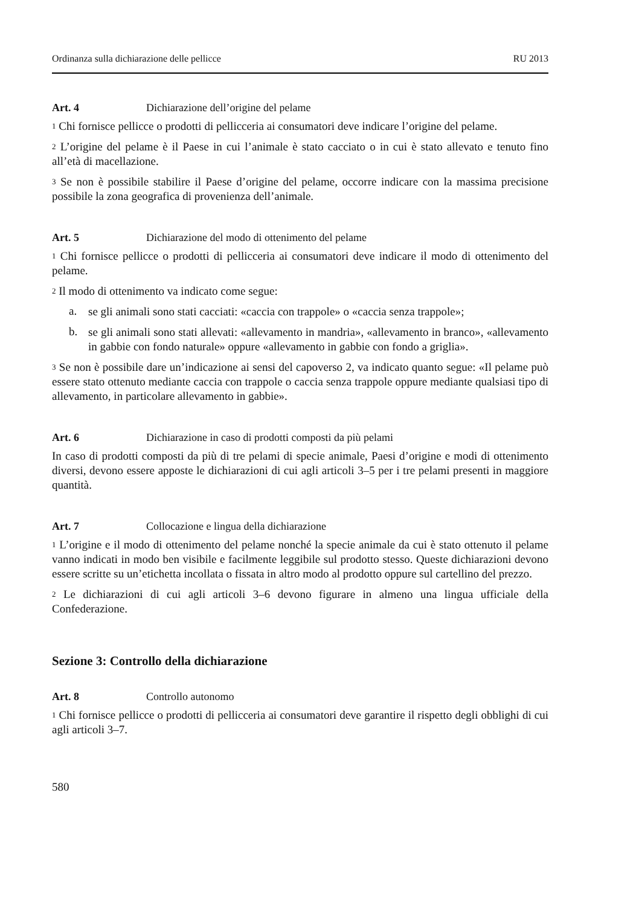Ordinanza sulla dichiarazione delle pellicce RU 2013
Art. 4 Dichiarazione dell’origine del pelame
<sup>1</sup> Chi fornisce pellicce o prodotti di pellicceria ai consumatori deve indicare l’origine del pelame.
<sup>2</sup> L’origine del pelame è il Paese in cui l’animale è stato cacciato o in cui è stato allevato e tenuto fino all’età di macellazione.
<sup>3</sup> Se non è possibile stabilire il Paese d’origine del pelame, occorre indicare con la massima precisione possibile la zona geografica di provenienza dell’animale.
Art. 5 Dichiarazione del modo di ottenimento del pelame
<sup>1</sup> Chi fornisce pellicce o prodotti di pellicceria ai consumatori deve indicare il modo di ottenimento del pelame.
<sup>2</sup> Il modo di ottenimento va indicato come segue:
a.
se gli animali sono stati cacciati: «caccia con trappole» o «caccia senza trappole»;
b.
se gli animali sono stati allevati: «allevamento in mandria», «allevamento in branco», «allevamento in gabbie con fondo naturale» oppure «allevamento in gabbie con fondo a griglia».
<sup>3</sup> Se non è possibile dare un’indicazione ai sensi del capoverso 2, va indicato quanto segue: «Il pelame può essere stato ottenuto mediante caccia con trappole o caccia senza trappole oppure mediante qualsiasi tipo di allevamento, in particolare allevamento in gabbie».
Art. 6 Dichiarazione in caso di prodotti composti da più pelami
In caso di prodotti composti da più di tre pelami di specie animale, Paesi d’origine e modi di ottenimento diversi, devono essere apposte le dichiarazioni di cui agli articoli 3–5 per i tre pelami presenti in maggiore quantità.
Art. 7 Collocazione e lingua della dichiarazione
<sup>1</sup> L’origine e il modo di ottenimento del pelame nonché la specie animale da cui è stato ottenuto il pelame vanno indicati in modo ben visibile e facilmente leggibile sul prodotto stesso. Queste dichiarazioni devono essere scritte su un’etichetta incollata o fissata in altro modo al prodotto oppure sul cartellino del prezzo.
<sup>2</sup> Le dichiarazioni di cui agli articoli 3–6 devono figurare in almeno una lingua ufficiale della Confederazione.
Sezione 3: Controllo della dichiarazione
Art. 8 Controllo autonomo
<sup>1</sup> Chi fornisce pellicce o prodotti di pellicceria ai consumatori deve garantire il rispetto degli obblighi di cui agli articoli 3–7.
580